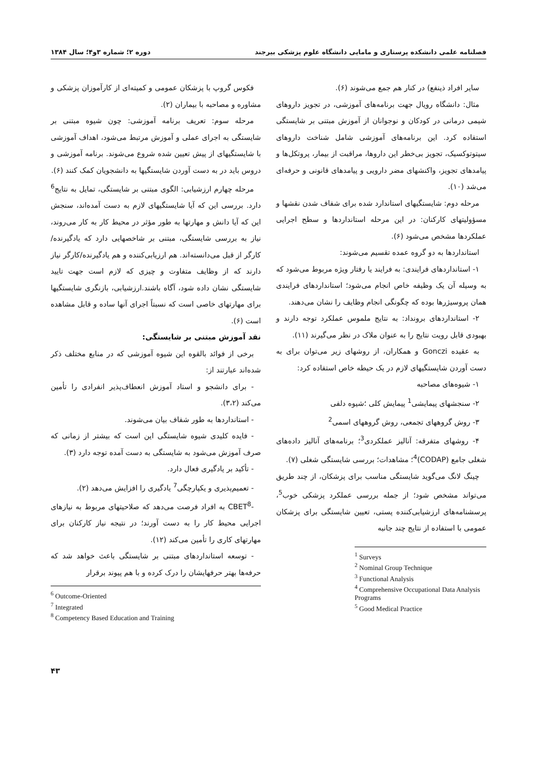فصلنامه علمی دانشکده پرستاری و مامایی دانشگاه علوم پزشکی بیرجند دوره ۲؛ شماره ۳و۴؛ سال ۱۳۸۴
سایر افراد ذینفع) در کنار هم جمع می‌شوند (۶).
مثال: دانشگاه رویال جهت برنامه‌های آموزشی، در تجویز داروهای شیمی درمانی در کودکان و نوجوانان از آموزش مبتنی بر شایستگی استفاده کرد. این برنامه‌های آموزشی شامل شناخت داروهای سیتوتوکسیک، تجویز بی‌خطر این داروها، مراقبت از بیمار، پروتکل‌ها و پیامدهای تجویز، واکنشهای مضر دارویی و پیامدهای قانونی و حرفه‌ای می‌شد (۱۰).
مرحله دوم: شایستگیهای استاندارد شده برای شفاف شدن نقشها و مسؤولیتهای کارکنان: در این مرحله استانداردها و سطح اجرایی عملکردها مشخص می‌شود (۶).
استانداردها به دو گروه عمده تقسیم می‌شوند:
۱- استانداردهای فرایندی: به فرایند یا رفتار ویژه مربوط می‌شود که به وسیله آن یک وظیفه خاص انجام می‌شود؛ استانداردهای فرایندی همان پروسیژرها بوده که چگونگی انجام وظایف را نشان می‌دهند.
۲- استانداردهای برونداد: به نتایج ملموس عملکرد توجه دارند و بهبودی قابل رویت نتایج را به عنوان ملاک در نظر می‌گیرند (۱۱).
به عقیده Gonczi و همکاران، از روشهای زیر می‌توان برای به دست آوردن شایستگیهای لازم در یک حیطه خاص استفاده کرد:
۱- شیوه‌های مصاحبه
۲- سنجشهای پیمایشی<sup>1</sup> پیمایش کلی ؛شیوه دلفی
۳- روش گروههای تجمعی، روش گروههای اسمی<sup>2</sup>
۴- روشهای متفرقه: آنالیز عملکردی<sup>3</sup>؛ برنامه‌های آنالیز داده‌های شغلی جامع (CODAP)<sup>4</sup>؛ مشاهدات؛ بررسی شایستگی شغلی (۷).
چینگ لانگ می‌گوید شایستگی مناسب برای پزشکان، از چند طریق می‌تواند مشخص شود؛ از جمله بررسی عملکرد پزشکی خوب<sup>5</sup>، پرسشنامه‌های ارزشیابی‌کننده پستی، تعیین شایستگی برای پزشکان عمومی با استفاده از نتایج چند جانبه
<sup>1</sup> Surveys
<sup>2</sup> Nominal Group Technique
<sup>3</sup> Functional Analysis
<sup>4</sup> Comprehensive Occupational Data Analysis Programs
<sup>5</sup> Good Medical Practice
فکوس گروپ با پزشکان عمومی و کمیته‌ای از کارآموزان پزشکی و مشاوره و مصاحبه با بیماران (۲).
مرحله سوم: تعریف برنامه آموزشی: چون شیوه مبتنی بر شایستگی به اجرای عملی و آموزش مرتبط می‌شود، اهداف آموزشی با شایستگیهای از پیش تعیین شده شروع می‌شوند. برنامه آموزشی و دروس باید در به دست آوردن شایستگیها به دانشجویان کمک کنند (۶).
مرحله چهارم ارزشیابی: الگوی مبتنی بر شایستگی، تمایل به نتایج<sup>6</sup> دارد. بررسی این که آیا شایستگیهای لازم به دست آمده‌اند، سنجش این که آیا دانش و مهارتها به طور مؤثر در محیط کار به کار می‌روند، نیاز به بررسی شایستگی، مبتنی بر شاخصهایی دارد که یادگیرنده/کارگر از قبل می‌دانسته‌اند. هم ارزیابی‌کننده و هم یادگیرنده/کارگر نیاز دارند که از وظایف متفاوت و چیزی که لازم است جهت تایید شایستگی نشان داده شود، آگاه باشند.ارزشیابی، بازنگری شایستگیها برای مهارتهای خاصی است که نسبتاً اجرای آنها ساده و قابل مشاهده است (۶).
نقد آموزش مبتنی بر شایستگی:
برخی از فوائد بالقوه این شیوه آموزشی که در منابع مختلف ذکر شده‌اند عبارتند از:
- برای دانشجو و استاد آموزش انعطاف‌پذیر انفرادی را تأمین می‌کند (۳،۲).
- استانداردها به طور شفاف بیان می‌شوند.
- فایده کلیدی شیوه شایستگی این است که بیشتر از زمانی که صرف آموزش می‌شود به شایستگی به دست آمده توجه دارد (۳).
- تأکید بر یادگیری فعال دارد.
- تعمیم‌پذیری و یکپارچگی<sup>7</sup> یادگیری را افزایش می‌دهد (۲).
-CBET<sup>8</sup> به افراد فرصت می‌دهد که صلاحیتهای مربوط به نیازهای اجرایی محیط کار را به دست آورند؛ در نتیجه نیاز کارکنان برای مهارتهای کاری را تأمین می‌کند (۱۲).
- توسعه استانداردهای مبتنی بر شایستگی باعث خواهد شد که حرفه‌ها بهتر حرفهایشان را درک کرده و با هم پیوند برقرار
<sup>6</sup> Outcome-Oriented
<sup>7</sup> Integrated
<sup>8</sup> Competency Based Education and Training
۴۳